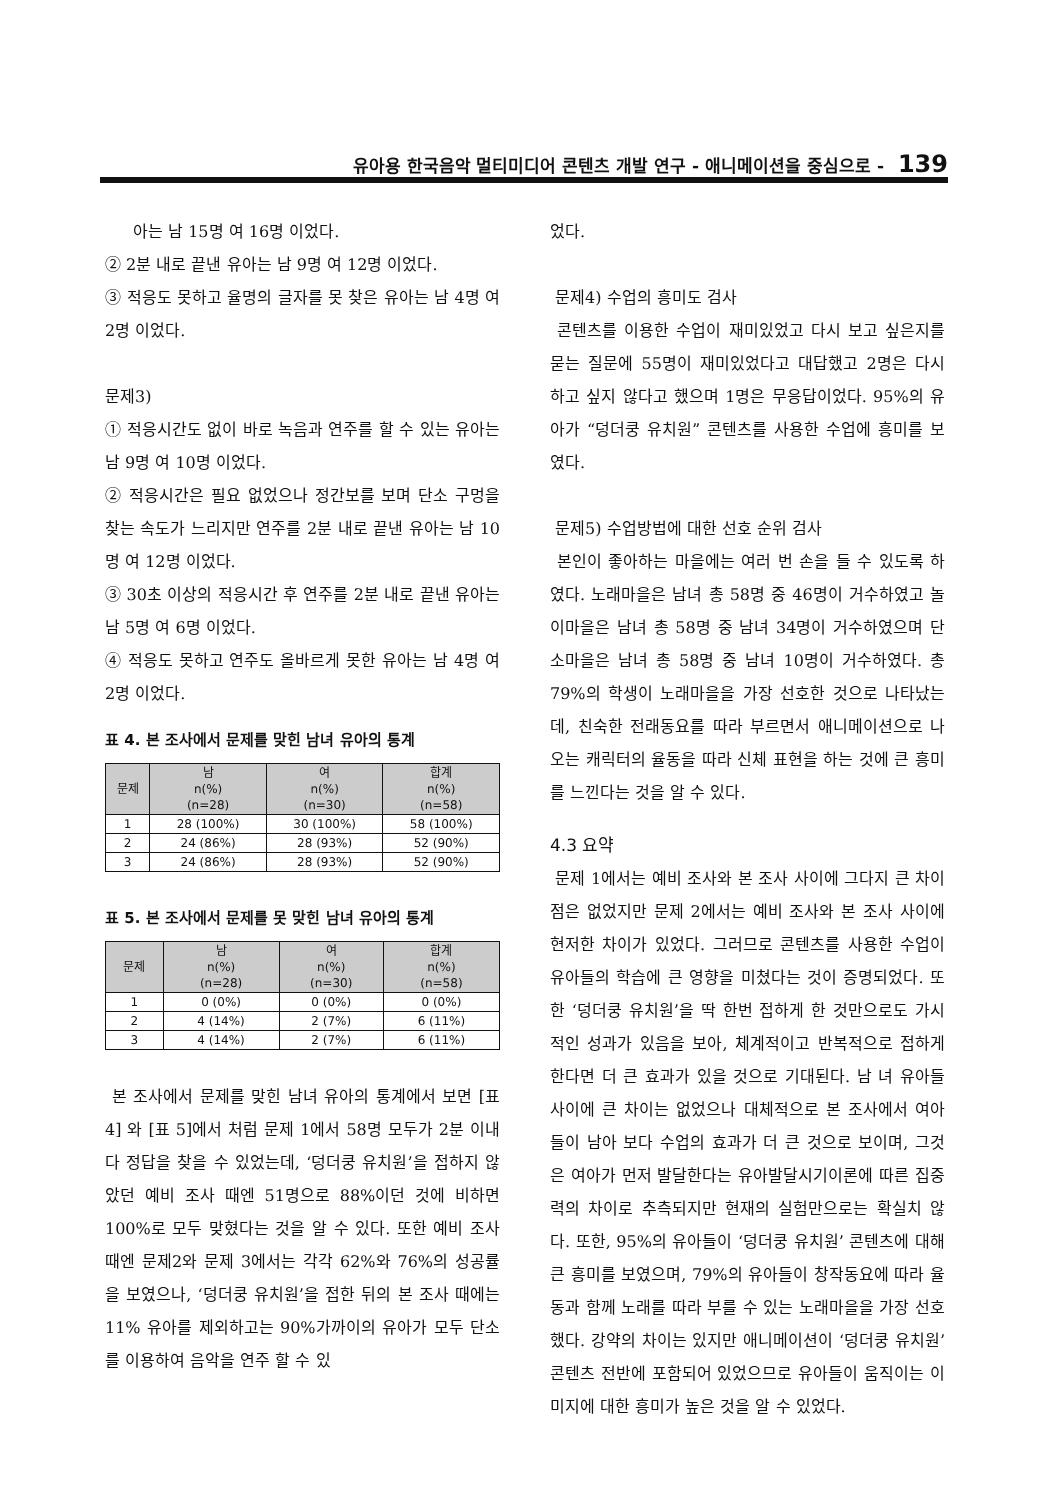유아용 한국음악 멀티미디어 콘텐츠 개발 연구 - 애니메이션을 중심으로 - 139
아는 남 15명 여 16명 이었다.
② 2분 내로 끝낸 유아는 남 9명 여 12명 이었다.
③ 적응도 못하고 율명의 글자를 못 찾은 유아는 남 4명 여 2명 이었다.
문제3)
① 적응시간도 없이 바로 녹음과 연주를 할 수 있는 유아는 남 9명 여 10명 이었다.
② 적응시간은 필요 없었으나 정간보를 보며 단소 구멍을 찾는 속도가 느리지만 연주를 2분 내로 끝낸 유아는 남 10명 여 12명 이었다.
③ 30초 이상의 적응시간 후 연주를 2분 내로 끝낸 유아는 남 5명 여 6명 이었다.
④ 적응도 못하고 연주도 올바르게 못한 유아는 남 4명 여 2명 이었다.
표 4. 본 조사에서 문제를 맞힌 남녀 유아의 통계
| 문제 | 남 n(%) (n=28) | 여 n(%) (n=30) | 합계 n(%) (n=58) |
| --- | --- | --- | --- |
| 1 | 28 (100%) | 30 (100%) | 58 (100%) |
| 2 | 24 (86%) | 28 (93%) | 52 (90%) |
| 3 | 24 (86%) | 28 (93%) | 52 (90%) |
표 5. 본 조사에서 문제를 못 맞힌 남녀 유아의 통계
| 문제 | 남 n(%) (n=28) | 여 n(%) (n=30) | 합계 n(%) (n=58) |
| --- | --- | --- | --- |
| 1 | 0 (0%) | 0 (0%) | 0 (0%) |
| 2 | 4 (14%) | 2 (7%) | 6 (11%) |
| 3 | 4 (14%) | 2 (7%) | 6 (11%) |
본 조사에서 문제를 맞힌 남녀 유아의 통계에서 보면 [표 4] 와 [표 5]에서 처럼 문제 1에서 58명 모두가 2분 이내 다 정답을 찾을 수 있었는데, ‘덩더쿵 유치원’을 접하지 않았던 예비 조사 때엔 51명으로 88%이던 것에 비하면 100%로 모두 맞혔다는 것을 알 수 있다. 또한 예비 조사 때엔 문제2와 문제 3에서는 각각 62%와 76%의 성공률을 보였으나, ‘덩더쿵 유치원’을 접한 뒤의 본 조사 때에는 11% 유아를 제외하고는 90%가까이의 유아가 모두 단소를 이용하여 음악을 연주 할 수 있
었다.
문제4) 수업의 흥미도 검사
콘텐츠를 이용한 수업이 재미있었고 다시 보고 싶은지를 묻는 질문에 55명이 재미있었다고 대답했고 2명은 다시 하고 싶지 않다고 했으며 1명은 무응답이었다. 95%의 유아가 “덩더쿵 유치원” 콘텐츠를 사용한 수업에 흥미를 보였다.
문제5) 수업방법에 대한 선호 순위 검사
본인이 좋아하는 마을에는 여러 번 손을 들 수 있도록 하였다. 노래마을은 남녀 총 58명 중 46명이 거수하였고 놀이마을은 남녀 총 58명 중 남녀 34명이 거수하였으며 단소마을은 남녀 총 58명 중 남녀 10명이 거수하였다. 총 79%의 학생이 노래마을을 가장 선호한 것으로 나타났는데, 친숙한 전래동요를 따라 부르면서 애니메이션으로 나오는 캐릭터의 율동을 따라 신체 표현을 하는 것에 큰 흥미를 느낀다는 것을 알 수 있다.
4.3 요약
문제 1에서는 예비 조사와 본 조사 사이에 그다지 큰 차이점은 없었지만 문제 2에서는 예비 조사와 본 조사 사이에 현저한 차이가 있었다. 그러므로 콘텐츠를 사용한 수업이 유아들의 학습에 큰 영향을 미쳤다는 것이 증명되었다. 또한 ‘덩더쿵 유치원’을 딱 한번 접하게 한 것만으로도 가시적인 성과가 있음을 보아, 체계적이고 반복적으로 접하게 한다면 더 큰 효과가 있을 것으로 기대된다. 남 녀 유아들 사이에 큰 차이는 없었으나 대체적으로 본 조사에서 여아들이 남아 보다 수업의 효과가 더 큰 것으로 보이며, 그것은 여아가 먼저 발달한다는 유아발달시기이론에 따른 집중력의 차이로 추측되지만 현재의 실험만으로는 확실치 않다. 또한, 95%의 유아들이 ‘덩더쿵 유치원’ 콘텐츠에 대해 큰 흥미를 보였으며, 79%의 유아들이 창작동요에 따라 율동과 함께 노래를 따라 부를 수 있는 노래마을을 가장 선호했다. 강약의 차이는 있지만 애니메이션이 ‘덩더쿵 유치원’ 콘텐츠 전반에 포함되어 있었으므로 유아들이 움직이는 이미지에 대한 흥미가 높은 것을 알 수 있었다.